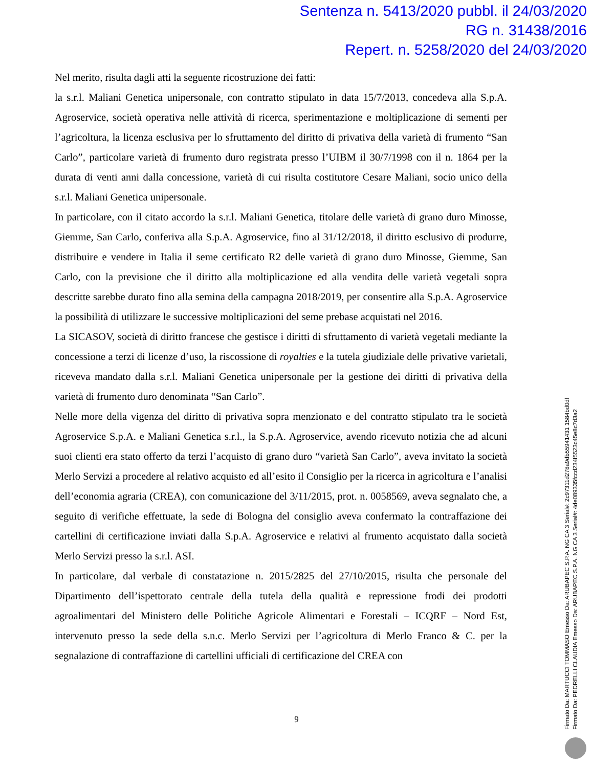Sentenza n. 5413/2020 pubbl. il 24/03/2020
RG n. 31438/2016
Repert. n. 5258/2020 del 24/03/2020
Nel merito, risulta dagli atti la seguente ricostruzione dei fatti:
la s.r.l. Maliani Genetica unipersonale, con contratto stipulato in data 15/7/2013, concedeva alla S.p.A. Agroservice, società operativa nelle attività di ricerca, sperimentazione e moltiplicazione di sementi per l’agricoltura, la licenza esclusiva per lo sfruttamento del diritto di privativa della varietà di frumento “San Carlo”, particolare varietà di frumento duro registrata presso l’UIBM il 30/7/1998 con il n. 1864 per la durata di venti anni dalla concessione, varietà di cui risulta costitutore Cesare Maliani, socio unico della s.r.l. Maliani Genetica unipersonale.
In particolare, con il citato accordo la s.r.l. Maliani Genetica, titolare delle varietà di grano duro Minosse, Giemme, San Carlo, conferiva alla S.p.A. Agroservice, fino al 31/12/2018, il diritto esclusivo di produrre, distribuire e vendere in Italia il seme certificato R2 delle varietà di grano duro Minosse, Giemme, San Carlo, con la previsione che il diritto alla moltiplicazione ed alla vendita delle varietà vegetali sopra descritte sarebbe durato fino alla semina della campagna 2018/2019, per consentire alla S.p.A. Agroservice la possibilità di utilizzare le successive moltiplicazioni del seme prebase acquistati nel 2016.
La SICASOV, società di diritto francese che gestisce i diritti di sfruttamento di varietà vegetali mediante la concessione a terzi di licenze d’uso, la riscossione di royalties e la tutela giudiziale delle privative varietali, riceveva mandato dalla s.r.l. Maliani Genetica unipersonale per la gestione dei diritti di privativa della varietà di frumento duro denominata “San Carlo”.
Nelle more della vigenza del diritto di privativa sopra menzionato e del contratto stipulato tra le società Agroservice S.p.A. e Maliani Genetica s.r.l., la S.p.A. Agroservice, avendo ricevuto notizia che ad alcuni suoi clienti era stato offerto da terzi l’acquisto di grano duro “varietà San Carlo”, aveva invitato la società Merlo Servizi a procedere al relativo acquisto ed all’esito il Consiglio per la ricerca in agricoltura e l’analisi dell’economia agraria (CREA), con comunicazione del 3/11/2015, prot. n. 0058569, aveva segnalato che, a seguito di verifiche effettuate, la sede di Bologna del consiglio aveva confermato la contraffazione dei cartellini di certificazione inviati dalla S.p.A. Agroservice e relativi al frumento acquistato dalla società Merlo Servizi presso la s.r.l. ASI.
In particolare, dal verbale di constatazione n. 2015/2825 del 27/10/2015, risulta che personale del Dipartimento dell’ispettorato centrale della tutela della qualità e repressione frodi dei prodotti agroalimentari del Ministero delle Politiche Agricole Alimentari e Forestali – ICQRF – Nord Est, intervenuto presso la sede della s.n.c. Merlo Servizi per l’agricoltura di Merlo Franco & C. per la segnalazione di contraffazione di cartellini ufficiali di certificazione del CREA con
9
Firmato Da: MARTUCCI TOMMASO Emesso Da: ARUBAPEC S.P.A. NG CA 3 Serial#: 2c97311d278a9db55941431 1584bd0df
Firmato Da: PEDRELLI CLAUDIA Emesso Da: ARUBAPEC S.P.A. NG CA 3 Serial#: 4de089335fccd234f5523c45e8c7d3a2